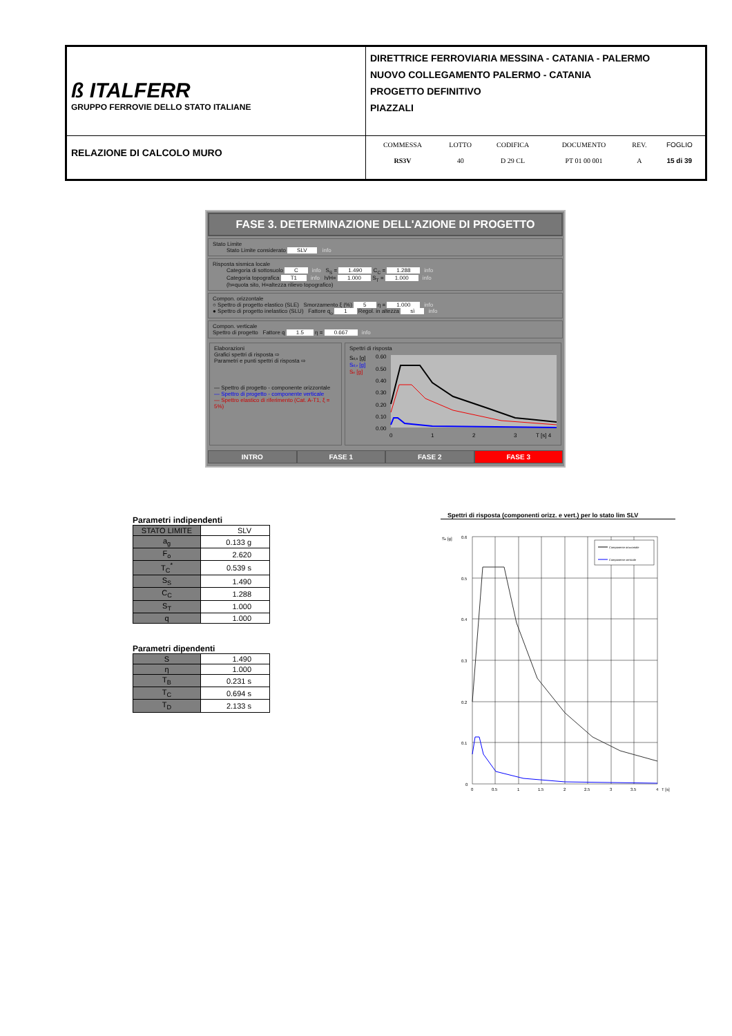| ß ITALFERR GRUPPO FERROVIE DELLO STATO ITALIANE | DIRETTRICE FERROVIARIA MESSINA - CATANIA - PALERMO NUOVO COLLEGAMENTO PALERMO - CATANIA PROGETTO DEFINITIVO PIAZZALI |
| RELAZIONE DI CALCOLO MURO | / COMMESSA / LOTTO / CODIFICA / DOCUMENTO / REV. / FOGLIO / / --- / --- / --- / --- / --- / --- / / RS3V / 40 / D 29 CL / PT 01 00 001 / A / 15 di 39 / |
FASE 3. DETERMINAZIONE DELL'AZIONE DI PROGETTO
Stato Limite
Stato Limite considerato SLV info
Risposta sismica locale
Categoria di sottosuolo C info S<sub>S</sub> = 1.490 C<sub>C</sub> = 1.288 info
Categoria topografica T1 info h/H= 1.000 S<sub>T</sub> = 1.000 info
(h=quota sito, H=altezza rilievo topografico)
Compon. orizzontale
○ Spettro di progetto elastico (SLE) Smorzamento ξ (%) 5 η = 1.000 info
● Spettro di progetto inelastico (SLU) Fattore q<sub>o</sub> 1 Regol. in altezza sì info
Compon. verticale
Spettro di progetto Fattore q 1.5 η = 0.667 info
Elaborazioni
Grafici spettri di risposta ⇨
Parametri e punti spettri di risposta ⇨
— Spettro di progetto - componente orizzontale
— Spettro di progetto - componente verticale
— Spettro elastico di riferimento (Cat. A-T1, ξ = 5%)
Spettri di risposta
Sd,o [g]
Sd,v [g]
Se [g]
0.60
0.50
0.40
0.30
0.20
0.10
0.00
0
1
2
3
T [s] 4
INTRO FASE 1 FASE 2 FASE 3
Parametri indipendenti
| STATO LIMITE | SLV |
| a<sub>g</sub> | 0.133 g |
| F<sub>o</sub> | 2.620 |
| T<sub>C</sub><sup>*</sup> | 0.539 s |
| S<sub>S</sub> | 1.490 |
| C<sub>C</sub> | 1.288 |
| S<sub>T</sub> | 1.000 |
| q | 1.000 |
Parametri dipendenti
| S | 1.490 |
| η | 1.000 |
| T<sub>B</sub> | 0.231 s |
| T<sub>C</sub> | 0.694 s |
| T<sub>D</sub> | 2.133 s |
Spettri di risposta (componenti orizz. e vert.) per lo stato lim SLV
Se [g]
0.6
0.5
0.4
0.3
0.2
0.1
0
0
0.5
1
1.5
2
2.5
3
3.5
4
T [s]
Componente orizzontale
Componente verticale